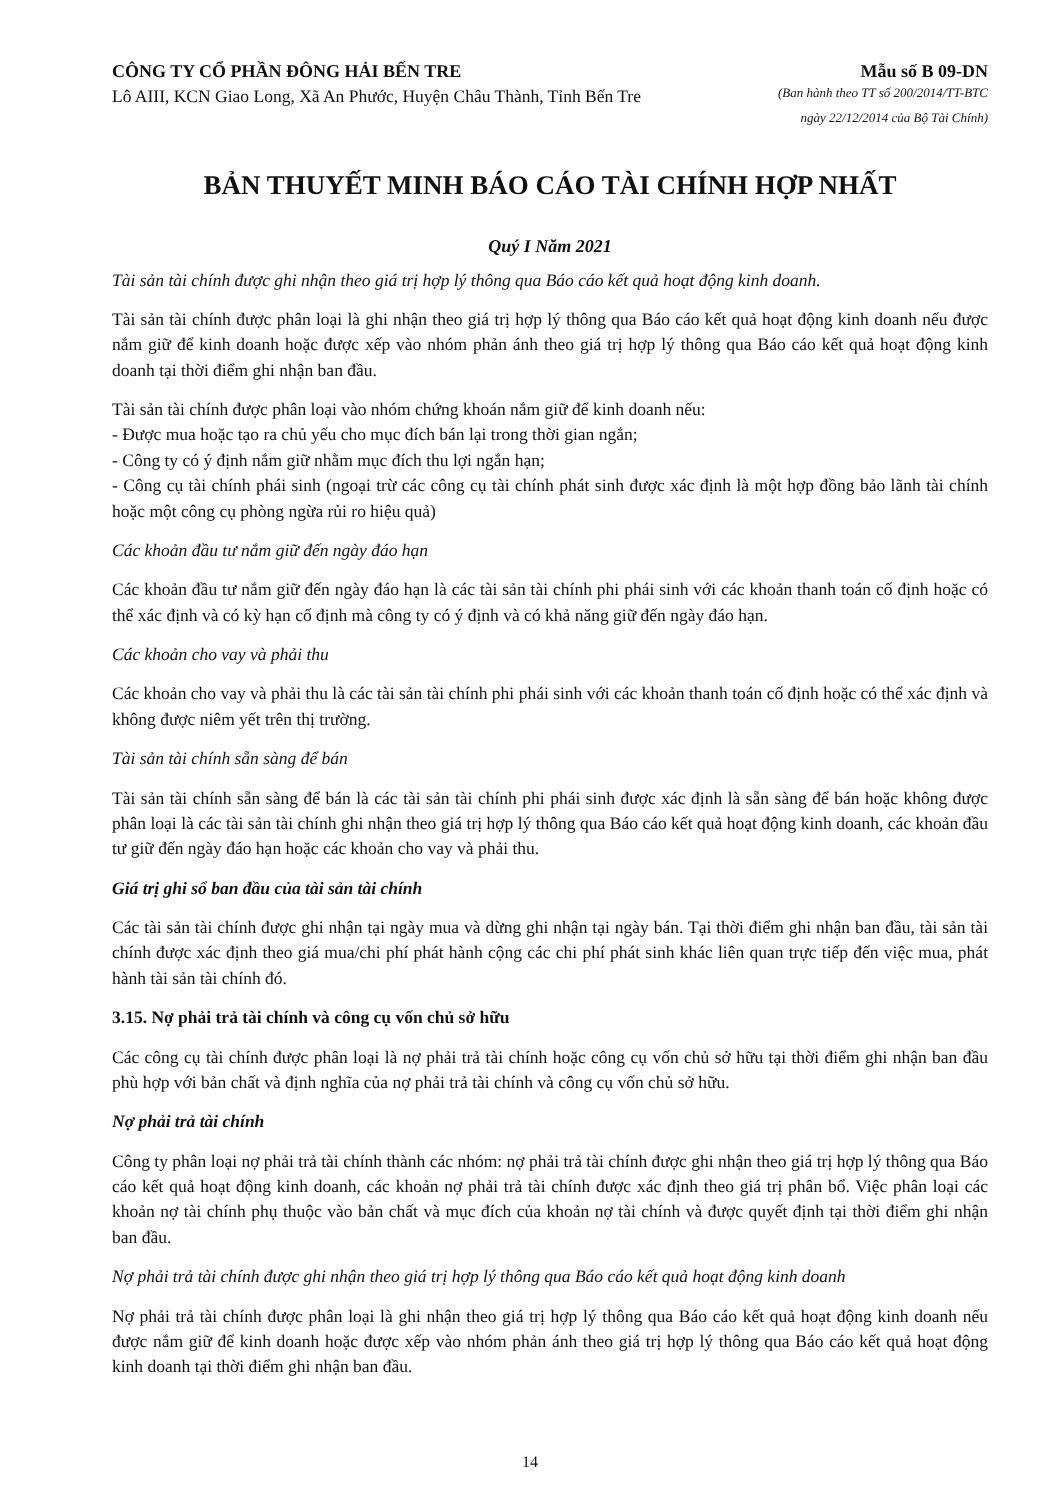CÔNG TY CỔ PHẦN ĐÔNG HẢI BẾN TRE Mẫu số B 09-DN
Lô AIII, KCN Giao Long, Xã An Phước, Huyện Châu Thành, Tỉnh Bến Tre (Ban hành theo TT số 200/2014/TT-BTC
ngày 22/12/2014 của Bộ Tài Chính)
BẢN THUYẾT MINH BÁO CÁO TÀI CHÍNH HỢP NHẤT
Quý I Năm 2021
Tài sản tài chính được ghi nhận theo giá trị hợp lý thông qua Báo cáo kết quả hoạt động kinh doanh.
Tài sản tài chính được phân loại là ghi nhận theo giá trị hợp lý thông qua Báo cáo kết quả hoạt động kinh doanh nếu được nắm giữ để kinh doanh hoặc được xếp vào nhóm phản ánh theo giá trị hợp lý thông qua Báo cáo kết quả hoạt động kinh doanh tại thời điểm ghi nhận ban đầu.
Tài sản tài chính được phân loại vào nhóm chứng khoán nắm giữ để kinh doanh nếu:
- Được mua hoặc tạo ra chủ yếu cho mục đích bán lại trong thời gian ngắn;
- Công ty có ý định nắm giữ nhằm mục đích thu lợi ngắn hạn;
- Công cụ tài chính phái sinh (ngoại trừ các công cụ tài chính phát sinh được xác định là một hợp đồng bảo lãnh tài chính hoặc một công cụ phòng ngừa rủi ro hiệu quả)
Các khoản đầu tư nắm giữ đến ngày đáo hạn
Các khoản đầu tư nắm giữ đến ngày đáo hạn là các tài sản tài chính phi phái sinh với các khoản thanh toán cố định hoặc có thể xác định và có kỳ hạn cố định mà công ty có ý định và có khả năng giữ đến ngày đáo hạn.
Các khoản cho vay và phải thu
Các khoản cho vay và phải thu là các tài sản tài chính phi phái sinh với các khoản thanh toán cố định hoặc có thể xác định và không được niêm yết trên thị trường.
Tài sản tài chính sẵn sàng để bán
Tài sản tài chính sẵn sàng để bán là các tài sản tài chính phi phái sinh được xác định là sẵn sàng để bán hoặc không được phân loại là các tài sản tài chính ghi nhận theo giá trị hợp lý thông qua Báo cáo kết quả hoạt động kinh doanh, các khoản đầu tư giữ đến ngày đáo hạn hoặc các khoản cho vay và phải thu.
Giá trị ghi sổ ban đầu của tài sản tài chính
Các tài sản tài chính được ghi nhận tại ngày mua và dừng ghi nhận tại ngày bán. Tại thời điểm ghi nhận ban đầu, tài sản tài chính được xác định theo giá mua/chi phí phát hành cộng các chi phí phát sinh khác liên quan trực tiếp đến việc mua, phát hành tài sản tài chính đó.
3.15. Nợ phải trả tài chính và công cụ vốn chủ sở hữu
Các công cụ tài chính được phân loại là nợ phải trả tài chính hoặc công cụ vốn chủ sở hữu tại thời điểm ghi nhận ban đầu phù hợp với bản chất và định nghĩa của nợ phải trả tài chính và công cụ vốn chủ sở hữu.
Nợ phải trả tài chính
Công ty phân loại nợ phải trả tài chính thành các nhóm: nợ phải trả tài chính được ghi nhận theo giá trị hợp lý thông qua Báo cáo kết quả hoạt động kinh doanh, các khoản nợ phải trả tài chính được xác định theo giá trị phân bổ. Việc phân loại các khoản nợ tài chính phụ thuộc vào bản chất và mục đích của khoản nợ tài chính và được quyết định tại thời điểm ghi nhận ban đầu.
Nợ phải trả tài chính được ghi nhận theo giá trị hợp lý thông qua Báo cáo kết quả hoạt động kinh doanh
Nợ phải trả tài chính được phân loại là ghi nhận theo giá trị hợp lý thông qua Báo cáo kết quả hoạt động kinh doanh nếu được nắm giữ để kinh doanh hoặc được xếp vào nhóm phản ánh theo giá trị hợp lý thông qua Báo cáo kết quả hoạt động kinh doanh tại thời điểm ghi nhận ban đầu.
14